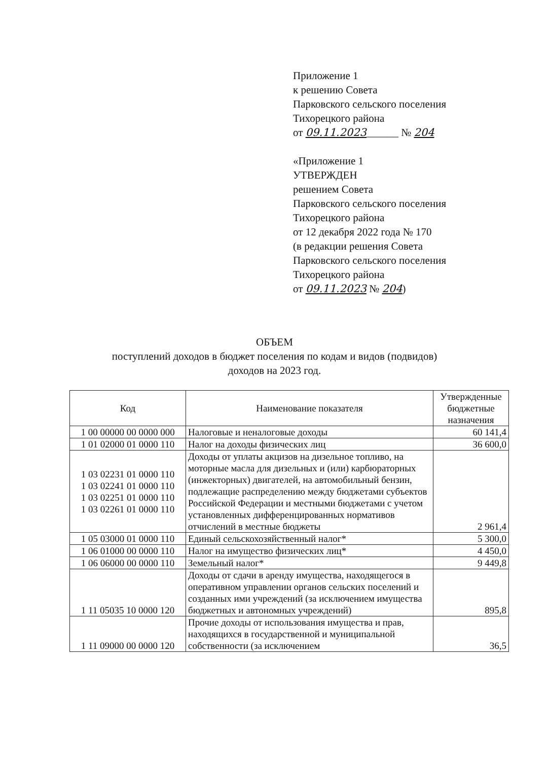Приложение 1
к решению Совета
Парковского сельского поселения
Тихорецкого района
от 09.11.2023______ № 204
«Приложение 1
УТВЕРЖДЕН
решением Совета
Парковского сельского поселения
Тихорецкого района
от 12 декабря 2022 года № 170
(в редакции решения Совета
Парковского сельского поселения
Тихорецкого района
от 09.11.2023 № 204)
ОБЪЕМ
поступлений доходов в бюджет поселения по кодам и видов (подвидов)
доходов на 2023 год.
| Код | Наименование показателя | Утвержденные бюджетные назначения |
| --- | --- | --- |
| 1 00 00000 00 0000 000 | Налоговые и неналоговые доходы | 60 141,4 |
| 1 01 02000 01 0000 110 | Налог на доходы физических лиц | 36 600,0 |
| 1 03 02231 01 0000 110 1 03 02241 01 0000 110 1 03 02251 01 0000 110 1 03 02261 01 0000 110 | Доходы от уплаты акцизов на дизельное топливо, на моторные масла для дизельных и (или) карбюраторных (инжекторных) двигателей, на автомобильный бензин, подлежащие распределению между бюджетами субъектов Российской Федерации и местными бюджетами с учетом установленных дифференцированных нормативов отчислений в местные бюджеты | 2 961,4 |
| 1 05 03000 01 0000 110 | Единый сельскохозяйственный налог* | 5 300,0 |
| 1 06 01000 00 0000 110 | Налог на имущество физических лиц* | 4 450,0 |
| 1 06 06000 00 0000 110 | Земельный налог* | 9 449,8 |
| 1 11 05035 10 0000 120 | Доходы от сдачи в аренду имущества, находящегося в оперативном управлении органов сельских поселений и созданных ими учреждений (за исключением имущества бюджетных и автономных учреждений) | 895,8 |
| 1 11 09000 00 0000 120 | Прочие доходы от использования имущества и прав, находящихся в государственной и муниципальной собственности (за исключением | 36,5 |